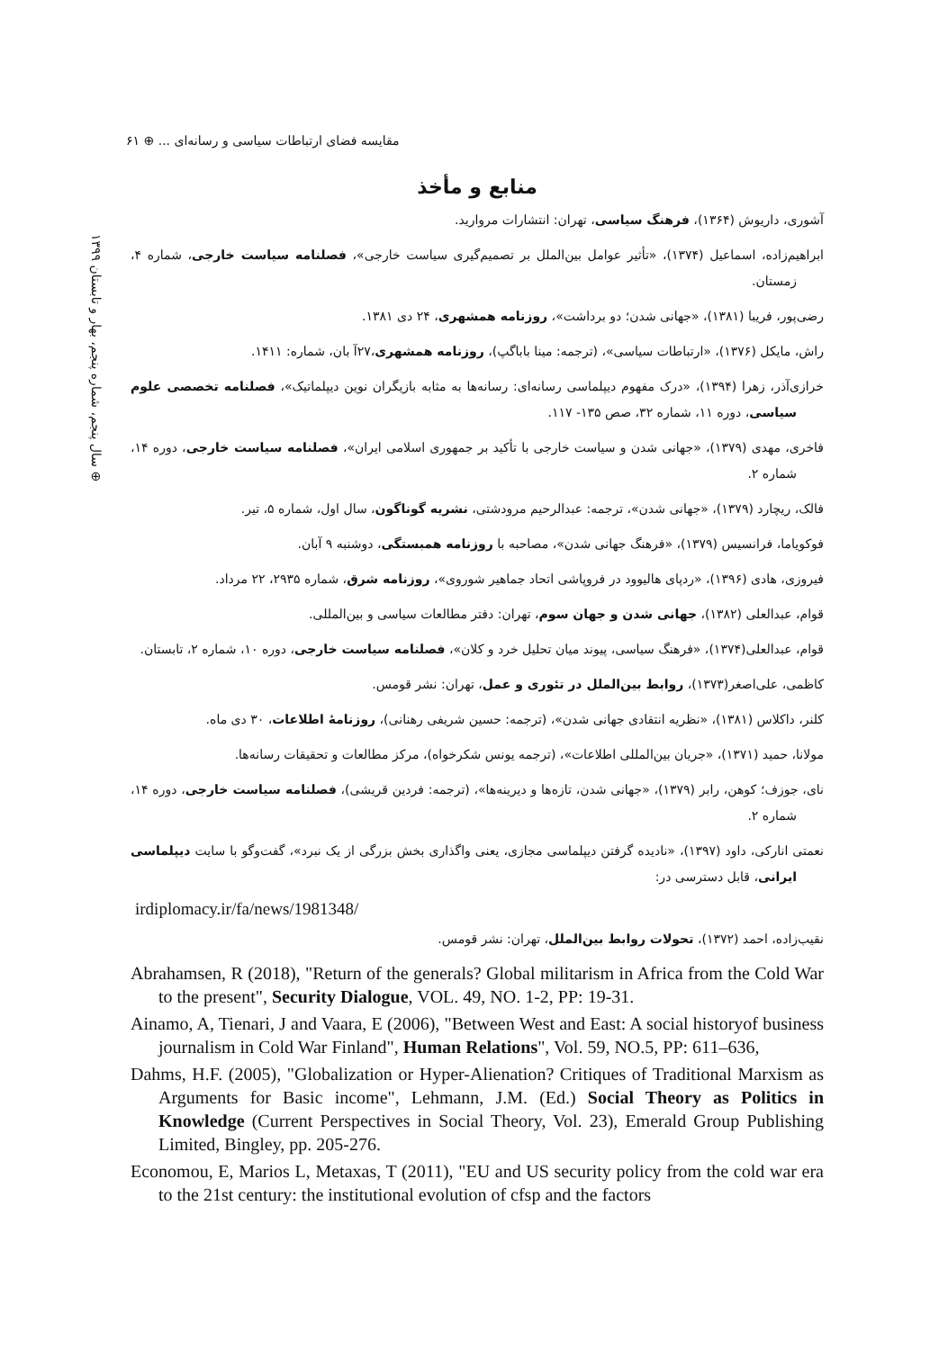مقایسه فضای ارتباطات سیاسی و رسانه‌ای ... ⊕ ۶۱
⊕ سال پنجم، شماره پنجم، بهار و تابستان ۱۳۹۹
منابع و مأخذ
آشوری، داریوش (۱۳۶۴)، فرهنگ سیاسی، تهران: انتشارات مروارید.
ابراهیم‌زاده، اسماعیل (۱۳۷۴)، «تأثیر عوامل بین‌الملل بر تصمیم‌گیری سیاست خارجی»، فصلنامه سیاست خارجی، شماره ۴، زمستان.
رضی‌پور، فریبا (۱۳۸۱)، «جهانی شدن؛ دو برداشت»، روزنامه همشهری، ۲۴ دی ۱۳۸۱.
راش، مایکل (۱۳۷۶)، «ارتباطات سیاسی»، (ترجمه: مینا باباگپ)، روزنامه همشهری،۲۷آ بان، شماره: ۱۴۱۱.
خرازی‌آذر، زهرا (۱۳۹۴)، «درک مفهوم دیپلماسی رسانه‌ای: رسانه‌ها به مثابه بازیگران نوین دیپلماتیک»، فصلنامه تخصصی علوم سیاسی، دوره ۱۱، شماره ۳۲، صص ۱۳۵- ۱۱۷.
فاخری، مهدی (۱۳۷۹)، «جهانی شدن و سیاست خارجی با تأکید بر جمهوری اسلامی ایران»، فصلنامه سیاست خارجی، دوره ۱۴، شماره ۲.
فالک، ریچارد (۱۳۷۹)، «جهانی شدن»، ترجمه: عبدالرحیم مرودشتی، نشریه گوناگون، سال اول، شماره ۵، تیر.
فوکویاما، فرانسیس (۱۳۷۹)، «فرهنگ جهانی شدن»، مصاحبه با روزنامه همبستگی، دوشنبه ۹ آبان.
فیروزی، هادی (۱۳۹۶)، «ردپای هالیوود در فروپاشی اتحاد جماهیر شوروی»، روزنامه شرق، شماره ۲۹۳۵، ۲۲ مرداد.
قوام، عبدالعلی (۱۳۸۲)، جهانی شدن و جهان سوم، تهران: دفتر مطالعات سیاسی و بین‌المللی.
قوام، عبدالعلی(۱۳۷۴)، «فرهنگ سیاسی، پیوند میان تحلیل خرد و کلان»، فصلنامه سیاست خارجی، دوره ۱۰، شماره ۲، تابستان.
کاظمی، علی‌اصغر(۱۳۷۳)، روابط بین‌الملل در تئوری و عمل، تهران: نشر قومس.
کلنر، داکلاس (۱۳۸۱)، «نظریه انتقادی جهانی شدن»، (ترجمه: حسین شریفی رهنانی)، روزنامهٔ اطلاعات، ۳۰ دی ماه.
مولانا، حمید (۱۳۷۱)، «جریان بین‌المللی اطلاعات»، (ترجمه یونس شکرخواه)، مرکز مطالعات و تحقیقات رسانه‌ها.
نای، جوزف؛ کوهن، رابر (۱۳۷۹)، «جهانی شدن، تازه‌ها و دیرینه‌ها»، (ترجمه: فردین قریشی)، فصلنامه سیاست خارجی، دوره ۱۴، شماره ۲.
نعمتی انارکی، داود (۱۳۹۷)، «نادیده گرفتن دیپلماسی مجازی، یعنی واگذاری بخش بزرگی از یک نبرد»، گفت‌وگو با سایت دیپلماسی ایرانی، قابل دسترسی در:
irdiplomacy.ir/fa/news/1981348/
نقیب‌زاده، احمد (۱۳۷۲)، تحولات روابط بین‌الملل، تهران: نشر قومس.
Abrahamsen, R (2018), "Return of the generals? Global militarism in Africa from the Cold War to the present", Security Dialogue, VOL. 49, NO. 1-2, PP: 19-31.
Ainamo, A, Tienari, J and Vaara, E (2006), "Between West and East: A social historyof business journalism in Cold War Finland", Human Relations", Vol. 59, NO.5, PP: 611–636,
Dahms, H.F. (2005), "Globalization or Hyper-Alienation? Critiques of Traditional Marxism as Arguments for Basic income", Lehmann, J.M. (Ed.) Social Theory as Politics in Knowledge (Current Perspectives in Social Theory, Vol. 23), Emerald Group Publishing Limited, Bingley, pp. 205-276.
Economou, E, Marios L, Metaxas, T (2011), "EU and US security policy from the cold war era to the 21st century: the institutional evolution of cfsp and the factors